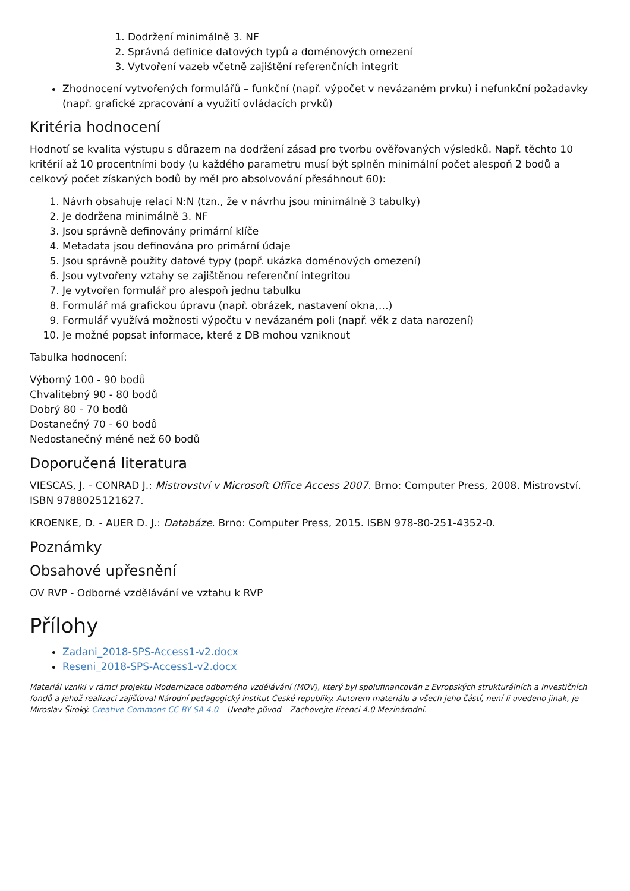1. Dodržení minimálně 3. NF
2. Správná definice datových typů a doménových omezení
3. Vytvoření vazeb včetně zajištění referenčních integrit
Zhodnocení vytvořených formulářů – funkční (např. výpočet v nevázaném prvku) i nefunkční požadavky (např. grafické zpracování a využití ovládacích prvků)
Kritéria hodnocení
Hodnotí se kvalita výstupu s důrazem na dodržení zásad pro tvorbu ověřovaných výsledků. Např. těchto 10 kritérií až 10 procentními body (u každého parametru musí být splněn minimální počet alespoň 2 bodů a celkový počet získaných bodů by měl pro absolvování přesáhnout 60):
1. Návrh obsahuje relaci N:N (tzn., že v návrhu jsou minimálně 3 tabulky)
2. Je dodržena minimálně 3. NF
3. Jsou správně definovány primární klíče
4. Metadata jsou definována pro primární údaje
5. Jsou správně použity datové typy (popř. ukázka doménových omezení)
6. Jsou vytvořeny vztahy se zajištěnou referenční integritou
7. Je vytvořen formulář pro alespoň jednu tabulku
8. Formulář má grafickou úpravu (např. obrázek, nastavení okna,…)
9. Formulář využívá možnosti výpočtu v nevázaném poli (např. věk z data narození)
10. Je možné popsat informace, které z DB mohou vzniknout
Tabulka hodnocení:
Výborný 100 - 90 bodů
Chvalitebný 90 - 80 bodů
Dobrý 80 - 70 bodů
Dostanečný 70 - 60 bodů
Nedostanečný méně než 60 bodů
Doporučená literatura
VIESCAS, J. - CONRAD J.: Mistrovství v Microsoft Office Access 2007. Brno: Computer Press, 2008. Mistrovství. ISBN 9788025121627.
KROENKE, D. - AUER D. J.: Databáze. Brno: Computer Press, 2015. ISBN 978-80-251-4352-0.
Poznámky
Obsahové upřesnění
OV RVP - Odborné vzdělávání ve vztahu k RVP
Přílohy
Zadani_2018-SPS-Access1-v2.docx
Reseni_2018-SPS-Access1-v2.docx
Materiál vznikl v rámci projektu Modernizace odborného vzdělávání (MOV), který byl spolufinancován z Evropských strukturálních a investičních fondů a jehož realizaci zajišťoval Národní pedagogický institut České republiky. Autorem materiálu a všech jeho částí, není-li uvedeno jinak, je Miroslav Široký. Creative Commons CC BY SA 4.0 – Uveďte původ – Zachovejte licenci 4.0 Mezinárodní.